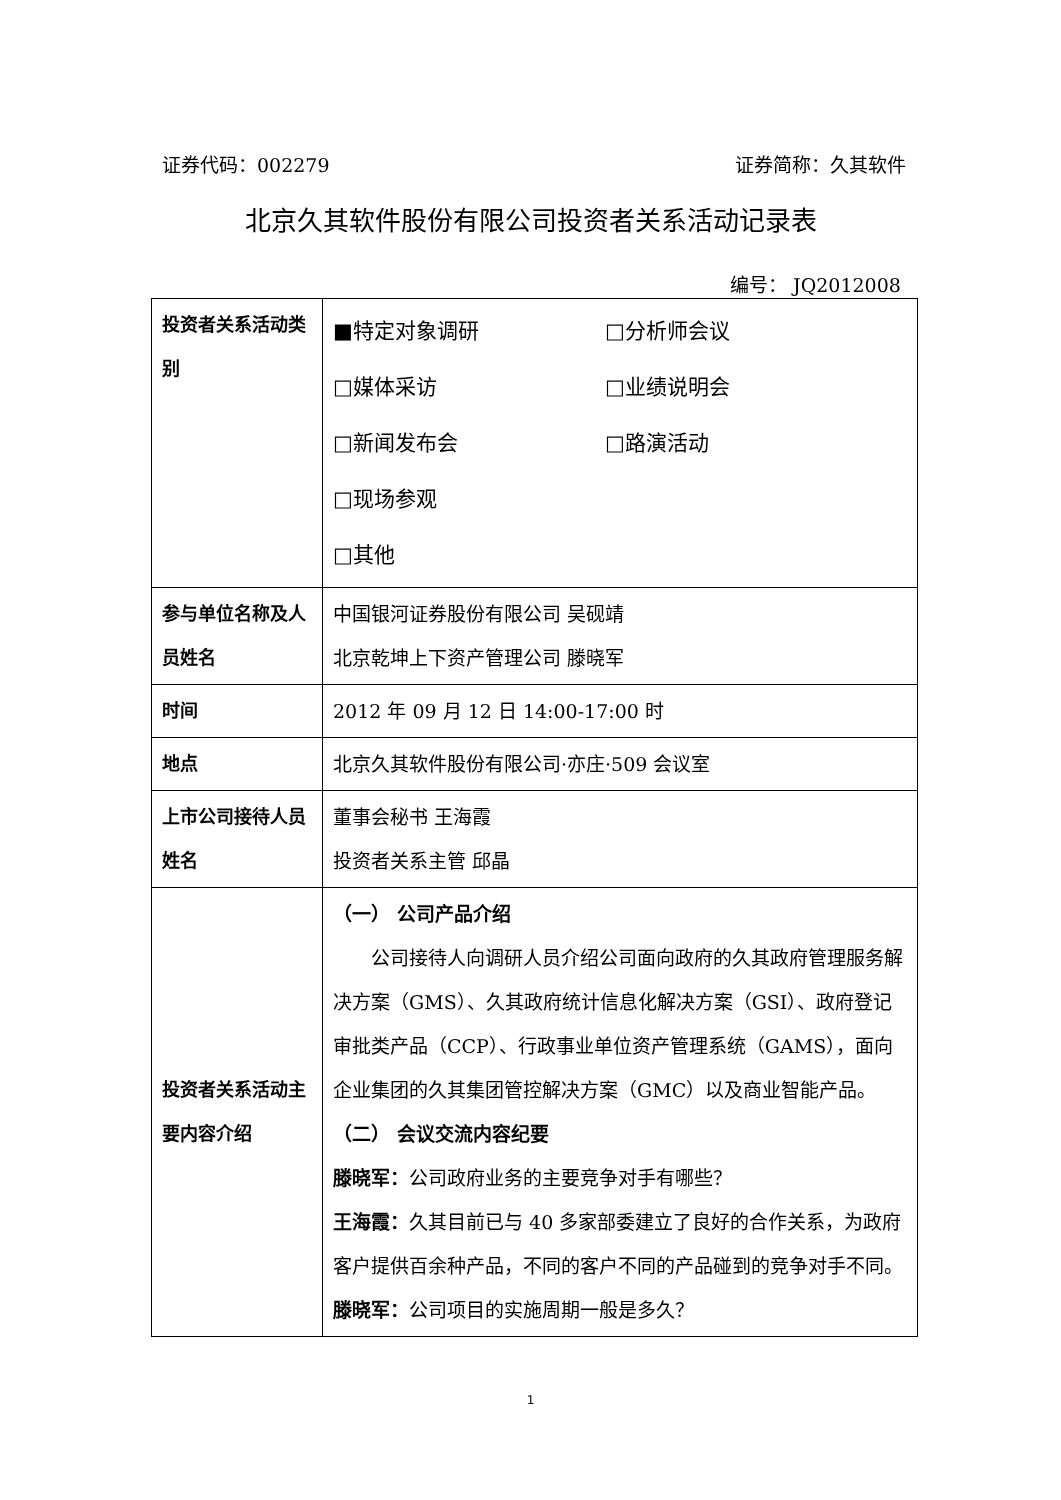证券代码：002279 证券简称：久其软件
北京久其软件股份有限公司投资者关系活动记录表
编号： JQ2012008
| 投资者关系活动类别 | ■特定对象调研 □分析师会议 □媒体采访 □业绩说明会 □新闻发布会 □路演活动 □现场参观 □其他 |
| 参与单位名称及人员姓名 | 中国银河证券股份有限公司 吴砚靖 北京乾坤上下资产管理公司 滕晓军 |
| 时间 | 2012 年 09 月 12 日 14:00-17:00 时 |
| 地点 | 北京久其软件股份有限公司·亦庄·509 会议室 |
| 上市公司接待人员姓名 | 董事会秘书 王海霞 投资者关系主管 邱晶 |
| 投资者关系活动主要内容介绍 | （一） 公司产品介绍 公司接待人向调研人员介绍公司面向政府的久其政府管理服务解决方案（GMS）、久其政府统计信息化解决方案（GSI）、政府登记审批类产品（CCP）、行政事业单位资产管理系统（GAMS），面向企业集团的久其集团管控解决方案（GMC）以及商业智能产品。 （二） 会议交流内容纪要 滕晓军： 公司政府业务的主要竞争对手有哪些？ 王海霞： 久其目前已与 40 多家部委建立了良好的合作关系，为政府客户提供百余种产品，不同的客户不同的产品碰到的竞争对手不同。 滕晓军： 公司项目的实施周期一般是多久？ |
1